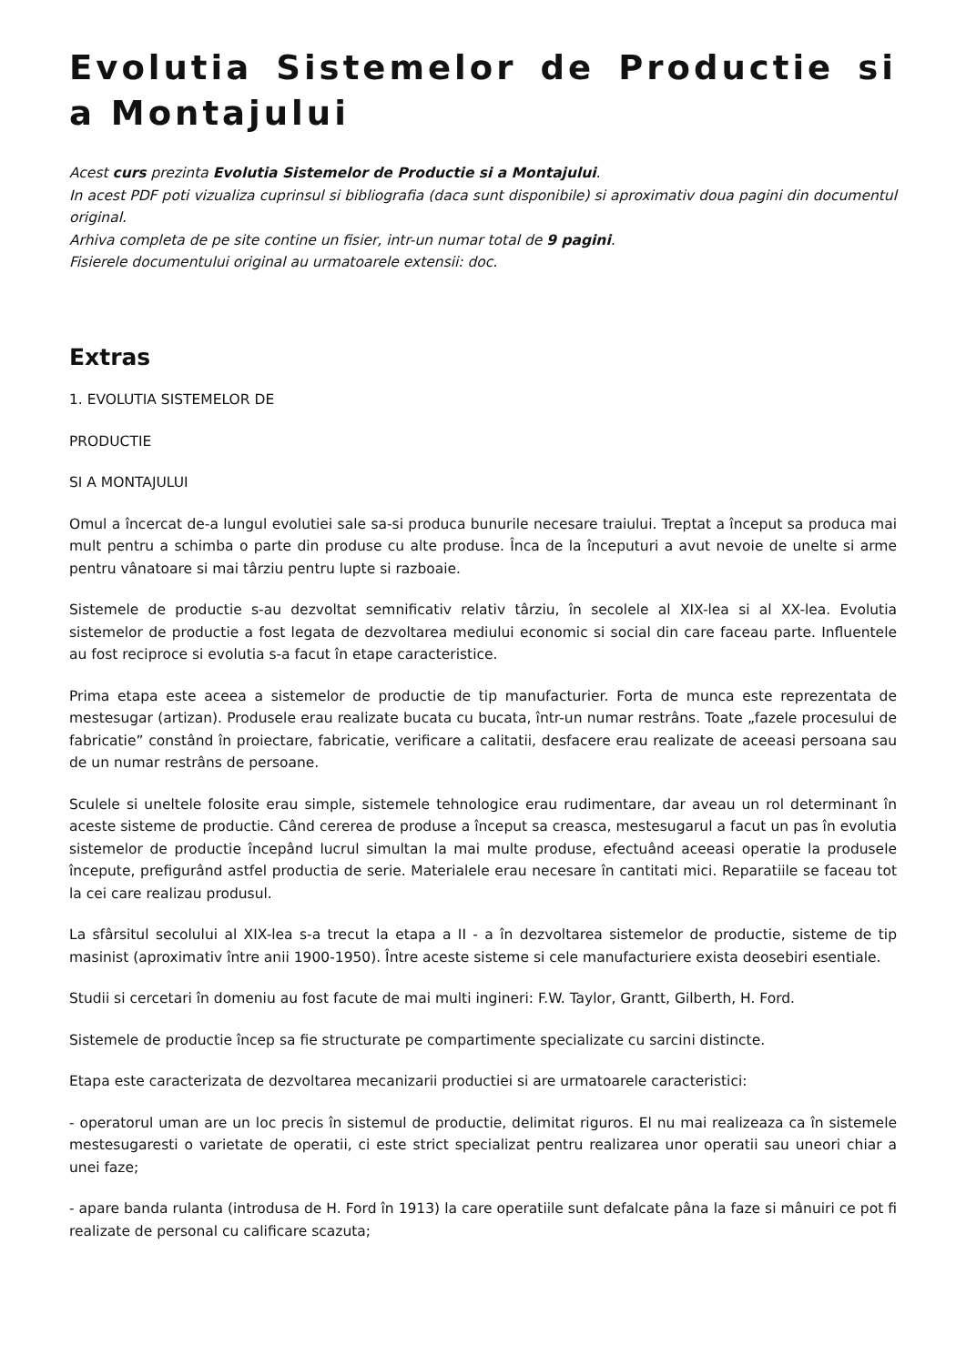Evolutia Sistemelor de Productie si a Montajului
Acest curs prezinta Evolutia Sistemelor de Productie si a Montajului.
In acest PDF poti vizualiza cuprinsul si bibliografia (daca sunt disponibile) si aproximativ doua pagini din documentul original.
Arhiva completa de pe site contine un fisier, intr-un numar total de 9 pagini.
Fisierele documentului original au urmatoarele extensii: doc.
Extras
1. EVOLUTIA SISTEMELOR DE
PRODUCTIE
SI A MONTAJULUI
Omul a încercat de-a lungul evolutiei sale sa-si produca bunurile necesare traiului. Treptat a început sa produca mai mult pentru a schimba o parte din produse cu alte produse. Înca de la începuturi a avut nevoie de unelte si arme pentru vânatoare si mai târziu pentru lupte si razboaie.
Sistemele de productie s-au dezvoltat semnificativ relativ târziu, în secolele al XIX-lea si al XX-lea. Evolutia sistemelor de productie a fost legata de dezvoltarea mediului economic si social din care faceau parte. Influentele au fost reciproce si evolutia s-a facut în etape caracteristice.
Prima etapa este aceea a sistemelor de productie de tip manufacturier. Forta de munca este reprezentata de mestesugar (artizan). Produsele erau realizate bucata cu bucata, într-un numar restrâns. Toate „fazele procesului de fabricatie” constând în proiectare, fabricatie, verificare a calitatii, desfacere erau realizate de aceeasi persoana sau de un numar restrâns de persoane.
Sculele si uneltele folosite erau simple, sistemele tehnologice erau rudimentare, dar aveau un rol determinant în aceste sisteme de productie. Când cererea de produse a început sa creasca, mestesugarul a facut un pas în evolutia sistemelor de productie începând lucrul simultan la mai multe produse, efectuând aceeasi operatie la produsele începute, prefigurând astfel productia de serie. Materialele erau necesare în cantitati mici. Reparatiile se faceau tot la cei care realizau produsul.
La sfârsitul secolului al XIX-lea s-a trecut la etapa a II - a în dezvoltarea sistemelor de productie, sisteme de tip masinist (aproximativ între anii 1900-1950). Între aceste sisteme si cele manufacturiere exista deosebiri esentiale.
Studii si cercetari în domeniu au fost facute de mai multi ingineri: F.W. Taylor, Grantt, Gilberth, H. Ford.
Sistemele de productie încep sa fie structurate pe compartimente specializate cu sarcini distincte.
Etapa este caracterizata de dezvoltarea mecanizarii productiei si are urmatoarele caracteristici:
- operatorul uman are un loc precis în sistemul de productie, delimitat riguros. El nu mai realizeaza ca în sistemele mestesugaresti o varietate de operatii, ci este strict specializat pentru realizarea unor operatii sau uneori chiar a unei faze;
- apare banda rulanta (introdusa de H. Ford în 1913) la care operatiile sunt defalcate pâna la faze si mânuiri ce pot fi realizate de personal cu calificare scazuta;